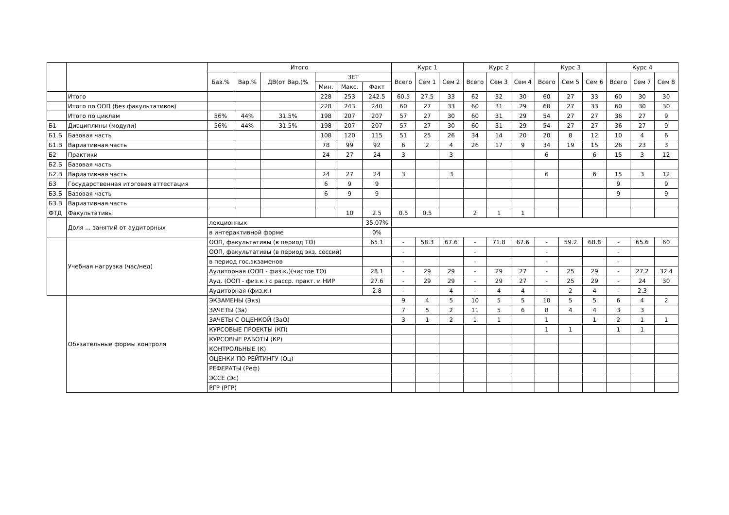| | | Итого | | | | | | Курс 1 | | | Курс 2 | | | Курс 3 | | | Курс 4 | | |
| --- | --- | --- | --- | --- | --- | --- | --- | --- | --- | --- | --- | --- | --- | --- | --- | --- | --- | --- | --- |
| | | Баз.% | Вар.% | ДВ(от Вар.)% | ЗЕТ | | | Всего | Сем 1 | Сем 2 | Всего | Сем 3 | Сем 4 | Всего | Сем 5 | Сем 6 | Всего | Сем 7 | Сем 8 |
| | | | | | Мин. | Макс. | Факт | | | | | | | | | | | | |
| | Итого | | | | 228 | 253 | 242.5 | 60.5 | 27.5 | 33 | 62 | 32 | 30 | 60 | 27 | 33 | 60 | 30 | 30 |
| | Итого по ООП (без факультативов) | | | | 228 | 243 | 240 | 60 | 27 | 33 | 60 | 31 | 29 | 60 | 27 | 33 | 60 | 30 | 30 |
| | Итого по циклам | 56% | 44% | 31.5% | 198 | 207 | 207 | 57 | 27 | 30 | 60 | 31 | 29 | 54 | 27 | 27 | 36 | 27 | 9 |
| Б1 | Дисциплины (модули) | 56% | 44% | 31.5% | 198 | 207 | 207 | 57 | 27 | 30 | 60 | 31 | 29 | 54 | 27 | 27 | 36 | 27 | 9 |
| Б1.Б | Базовая часть | | | | 108 | 120 | 115 | 51 | 25 | 26 | 34 | 14 | 20 | 20 | 8 | 12 | 10 | 4 | 6 |
| Б1.В | Вариативная часть | | | | 78 | 99 | 92 | 6 | 2 | 4 | 26 | 17 | 9 | 34 | 19 | 15 | 26 | 23 | 3 |
| Б2 | Практики | | | | 24 | 27 | 24 | 3 | | 3 | | | | 6 | | 6 | 15 | 3 | 12 |
| Б2.Б | Базовая часть | | | | | | | | | | | | | | | | | | |
| Б2.В | Вариативная часть | | | | 24 | 27 | 24 | 3 | | 3 | | | | 6 | | 6 | 15 | 3 | 12 |
| Б3 | Государственная итоговая аттестация | | | | 6 | 9 | 9 | | | | | | | | | | 9 | | 9 |
| Б3.Б | Базовая часть | | | | 6 | 9 | 9 | | | | | | | | | | 9 | | 9 |
| Б3.В | Вариативная часть | | | | | | | | | | | | | | | | | | |
| ФТД | Факультативы | | | | | 10 | 2.5 | 0.5 | 0.5 | | 2 | 1 | 1 | | | | | | |
| | Доля ... занятий от аудиторных | лекционных | | | | | 35.07% | | | | | | | | | | | | |
| | | в интерактивной форме | | | | | 0% | | | | | | | | | | | | |
| | Учебная нагрузка (час/нед) | ООП, факультативы (в период ТО) | | | | | 65.1 | - | 58.3 | 67.6 | - | 71.8 | 67.6 | - | 59.2 | 68.8 | - | 65.6 | 60 |
| | | ООП, факультативы (в период экз. сессий) | | | | | | - | | | - | | | - | | | - | | |
| | | в период гос.экзаменов | | | | | | - | | | - | | | - | | | - | | |
| | | Аудиторная (ООП - физ.к.)(чистое ТО) | | | | | 28.1 | - | 29 | 29 | - | 29 | 27 | - | 25 | 29 | - | 27.2 | 32.4 |
| | | Ауд. (ООП - физ.к.) с расср. практ. и НИР | | | | | 27.6 | - | 29 | 29 | - | 29 | 27 | - | 25 | 29 | - | 24 | 30 |
| | | Аудиторная (физ.к.) | | | | | 2.8 | - | | 4 | - | 4 | 4 | - | 2 | 4 | - | 2.3 | |
| | Обязательные формы контроля | ЭКЗАМЕНЫ (Экз) | | | | | | 9 | 4 | 5 | 10 | 5 | 5 | 10 | 5 | 5 | 6 | 4 | 2 |
| | | ЗАЧЕТЫ (За) | | | | | | 7 | 5 | 2 | 11 | 5 | 6 | 8 | 4 | 4 | 3 | 3 | |
| | | ЗАЧЕТЫ С ОЦЕНКОЙ (ЗаО) | | | | | | 3 | 1 | 2 | 1 | 1 | | 1 | | 1 | 2 | 1 | 1 |
| | | КУРСОВЫЕ ПРОЕКТЫ (КП) | | | | | | | | | | | | 1 | 1 | | 1 | 1 | |
| | | КУРСОВЫЕ РАБОТЫ (КР) | | | | | | | | | | | | | | | | | |
| | | КОНТРОЛЬНЫЕ (К) | | | | | | | | | | | | | | | | | |
| | | ОЦЕНКИ ПО РЕЙТИНГУ (Оц) | | | | | | | | | | | | | | | | | |
| | | РЕФЕРАТЫ (Реф) | | | | | | | | | | | | | | | | | |
| | | ЭССЕ (Эс) | | | | | | | | | | | | | | | | | |
| | | РГР (РГР) | | | | | | | | | | | | | | | | | |